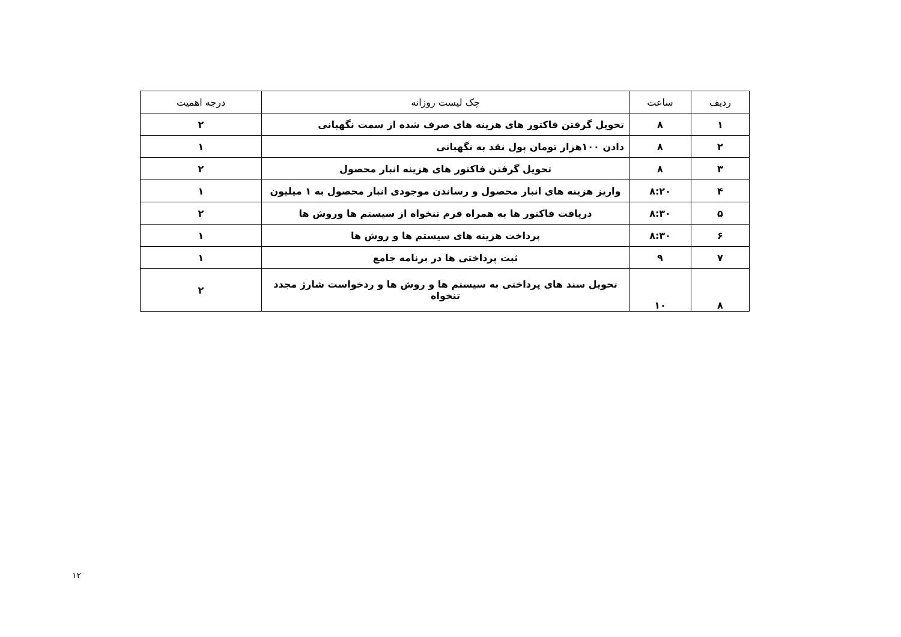| ردیف | ساعت | چک لیست روزانه | درجه اهمیت |
| --- | --- | --- | --- |
| ۱ | ۸ | تحویل گرفتن فاکتور های هزینه های صرف شده از سمت نگهبانی | ۲ |
| ۲ | ۸ | دادن ۱۰۰هزار تومان پول نقد به نگهبانی | ۱ |
| ۳ | ۸ | تحویل گرفتن فاکتور های هزینه انبار محصول | ۲ |
| ۴ | ۸:۲۰ | واریز هزینه های انبار محصول و رساندن موجودی انبار محصول به ۱ میلیون | ۱ |
| ۵ | ۸:۳۰ | دریافت فاکتور ها به همراه فرم تنخواه از سیستم ها وروش ها | ۲ |
| ۶ | ۸:۳۰ | پرداخت هزینه های سیستم ها و روش ها | ۱ |
| ۷ | ۹ | ثبت پرداختی ها در برنامه جامع | ۱ |
| ۸ | ۱۰ | تحویل سند های پرداختی به سیستم ها و روش ها و ردخواست شارژ مجدد تنخواه | ۲ |
۱۲